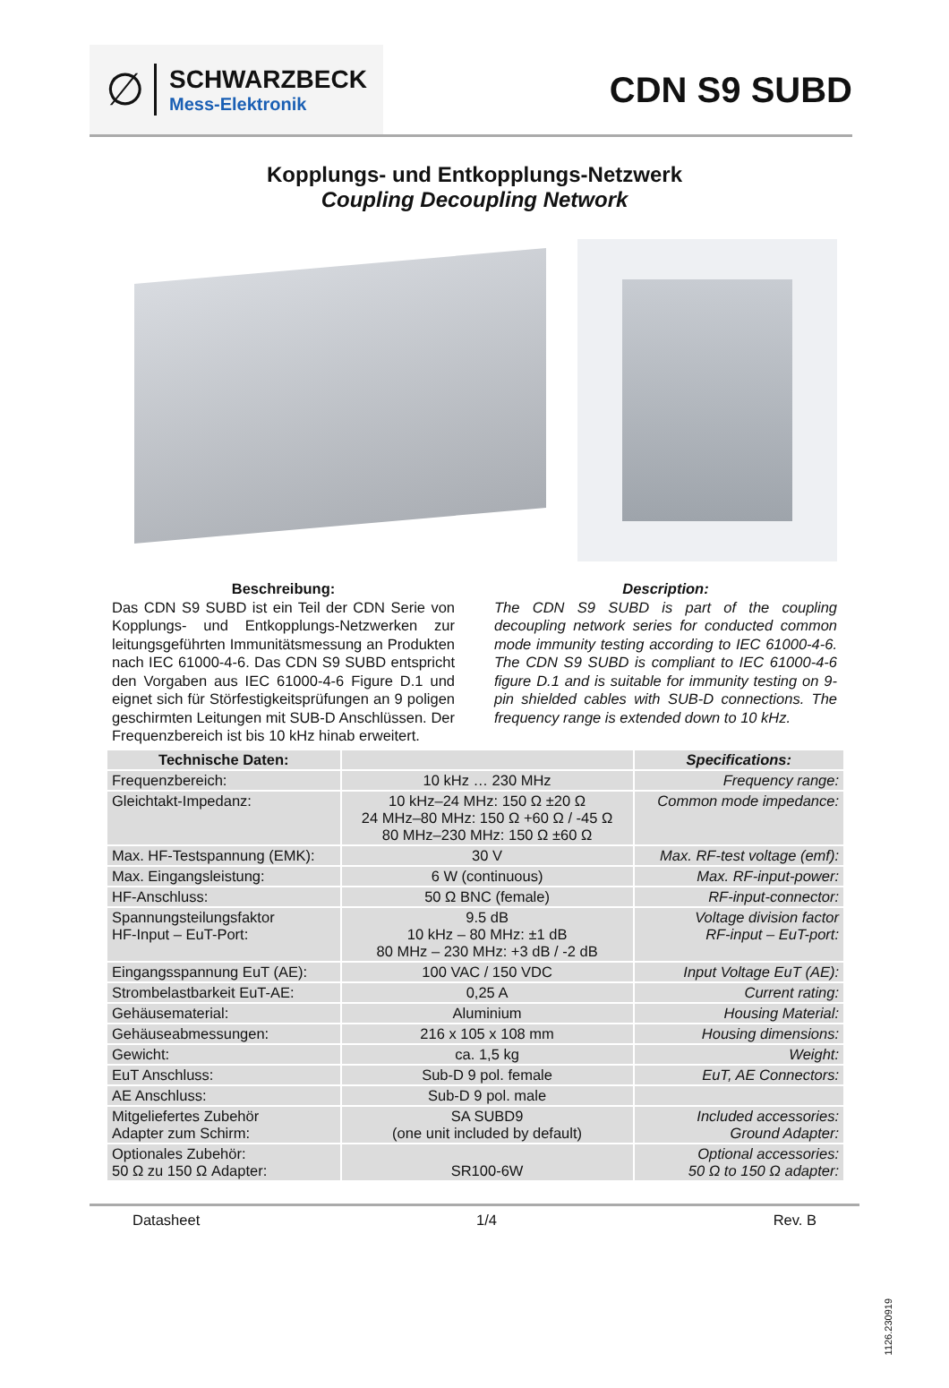∅
SCHWARZBECK
Mess-Elektronik
CDN S9 SUBD
Kopplungs- und Entkopplungs-Netzwerk
Coupling Decoupling Network
Beschreibung:
Das CDN S9 SUBD ist ein Teil der CDN Serie von Kopplungs- und Entkopplungs-Netzwerken zur leitungsgeführten Immunitätsmessung an Produkten nach IEC 61000-4-6. Das CDN S9 SUBD entspricht den Vorgaben aus IEC 61000-4-6 Figure D.1 und eignet sich für Störfestigkeitsprüfungen an 9 poligen geschirmten Leitungen mit SUB-D Anschlüssen. Der Frequenzbereich ist bis 10 kHz hinab erweitert.
Description:
The CDN S9 SUBD is part of the coupling decoupling network series for conducted common mode immunity testing according to IEC 61000-4-6. The CDN S9 SUBD is compliant to IEC 61000-4-6 figure D.1 and is suitable for immunity testing on 9-pin shielded cables with SUB-D connections. The frequency range is extended down to 10 kHz.
| Technische Daten: | | Specifications: |
| --- | --- | --- |
| Frequenzbereich: | 10 kHz … 230 MHz | Frequency range: |
| Gleichtakt-Impedanz: | 10 kHz–24 MHz: 150 Ω ±20 Ω 24 MHz–80 MHz: 150 Ω +60 Ω / -45 Ω 80 MHz–230 MHz: 150 Ω ±60 Ω | Common mode impedance: |
| Max. HF-Testspannung (EMK): | 30 V | Max. RF-test voltage (emf): |
| Max. Eingangsleistung: | 6 W (continuous) | Max. RF-input-power: |
| HF-Anschluss: | 50 Ω BNC (female) | RF-input-connector: |
| Spannungsteilungsfaktor HF-Input – EuT-Port: | 9.5 dB 10 kHz – 80 MHz: ±1 dB 80 MHz – 230 MHz: +3 dB / -2 dB | Voltage division factor RF-input – EuT-port: |
| Eingangsspannung EuT (AE): | 100 VAC / 150 VDC | Input Voltage EuT (AE): |
| Strombelastbarkeit EuT-AE: | 0,25 A | Current rating: |
| Gehäusematerial: | Aluminium | Housing Material: |
| Gehäuseabmessungen: | 216 x 105 x 108 mm | Housing dimensions: |
| Gewicht: | ca. 1,5 kg | Weight: |
| EuT Anschluss: | Sub-D 9 pol. female | EuT, AE Connectors: |
| AE Anschluss: | Sub-D 9 pol. male | |
| Mitgeliefertes Zubehör Adapter zum Schirm: | SA SUBD9 (one unit included by default) | Included accessories: Ground Adapter: |
| Optionales Zubehör: 50 Ω zu 150 Ω Adapter: | SR100-6W | Optional accessories: 50 Ω to 150 Ω adapter: |
Datasheet 1/4 Rev. B
1126.230919